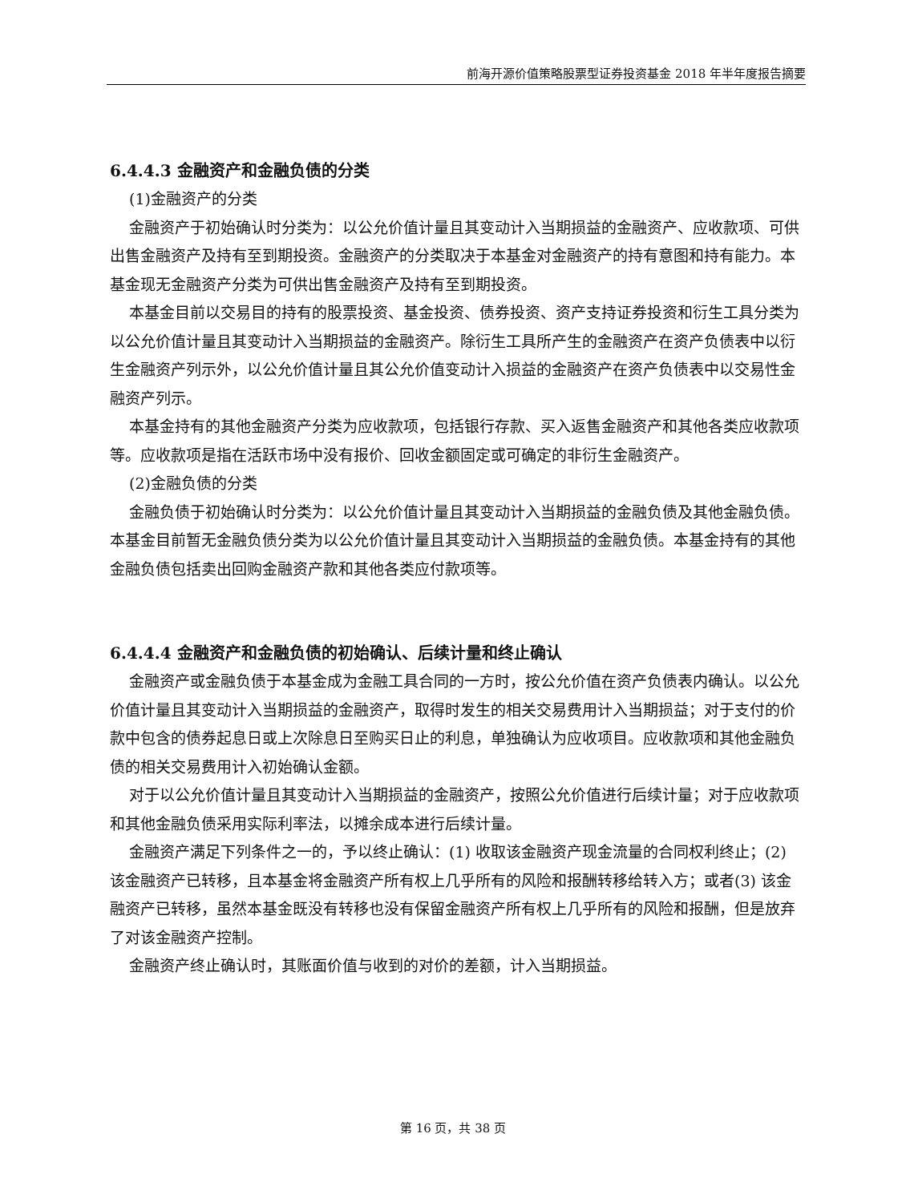前海开源价值策略股票型证券投资基金 2018 年半年度报告摘要
6.4.4.3 金融资产和金融负债的分类
(1)金融资产的分类
金融资产于初始确认时分类为：以公允价值计量且其变动计入当期损益的金融资产、应收款项、可供出售金融资产及持有至到期投资。金融资产的分类取决于本基金对金融资产的持有意图和持有能力。本基金现无金融资产分类为可供出售金融资产及持有至到期投资。
本基金目前以交易目的持有的股票投资、基金投资、债券投资、资产支持证券投资和衍生工具分类为以公允价值计量且其变动计入当期损益的金融资产。除衍生工具所产生的金融资产在资产负债表中以衍生金融资产列示外，以公允价值计量且其公允价值变动计入损益的金融资产在资产负债表中以交易性金融资产列示。
本基金持有的其他金融资产分类为应收款项，包括银行存款、买入返售金融资产和其他各类应收款项等。应收款项是指在活跃市场中没有报价、回收金额固定或可确定的非衍生金融资产。
(2)金融负债的分类
金融负债于初始确认时分类为：以公允价值计量且其变动计入当期损益的金融负债及其他金融负债。本基金目前暂无金融负债分类为以公允价值计量且其变动计入当期损益的金融负债。本基金持有的其他金融负债包括卖出回购金融资产款和其他各类应付款项等。
6.4.4.4 金融资产和金融负债的初始确认、后续计量和终止确认
金融资产或金融负债于本基金成为金融工具合同的一方时，按公允价值在资产负债表内确认。以公允价值计量且其变动计入当期损益的金融资产，取得时发生的相关交易费用计入当期损益；对于支付的价款中包含的债券起息日或上次除息日至购买日止的利息，单独确认为应收项目。应收款项和其他金融负债的相关交易费用计入初始确认金额。
对于以公允价值计量且其变动计入当期损益的金融资产，按照公允价值进行后续计量；对于应收款项和其他金融负债采用实际利率法，以摊余成本进行后续计量。
金融资产满足下列条件之一的，予以终止确认：(1) 收取该金融资产现金流量的合同权利终止；(2) 该金融资产已转移，且本基金将金融资产所有权上几乎所有的风险和报酬转移给转入方；或者(3) 该金融资产已转移，虽然本基金既没有转移也没有保留金融资产所有权上几乎所有的风险和报酬，但是放弃了对该金融资产控制。
金融资产终止确认时，其账面价值与收到的对价的差额，计入当期损益。
第 16 页，共 38 页